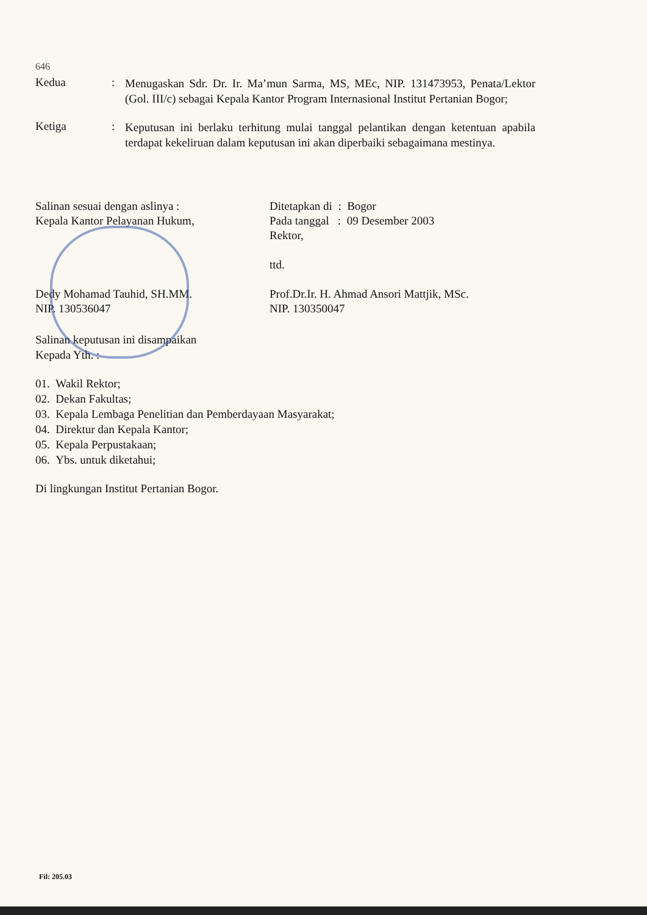646
Kedua :
Menugaskan Sdr. Dr. Ir. Ma’mun Sarma, MS, MEc, NIP. 131473953, Penata/Lektor (Gol. III/c) sebagai Kepala Kantor Program Internasional Institut Pertanian Bogor;
Ketiga :
Keputusan ini berlaku terhitung mulai tanggal pelantikan dengan ketentuan apabila terdapat kekeliruan dalam keputusan ini akan diperbaiki sebagaimana mestinya.
Salinan sesuai dengan aslinya :
Kepala Kantor Pelayanan Hukum,
Dedy Mohamad Tauhid, SH.MM.
NIP. 130536047
Ditetapkan di : Bogor
Pada tanggal : 09 Desember 2003
Rektor,
ttd.
Prof.Dr.Ir. H. Ahmad Ansori Mattjik, MSc.
NIP. 130350047
Salinan keputusan ini disampaikan
Kepada Yth. :
01. Wakil Rektor;
02. Dekan Fakultas;
03. Kepala Lembaga Penelitian dan Pemberdayaan Masyarakat;
04. Direktur dan Kepala Kantor;
05. Kepala Perpustakaan;
06. Ybs. untuk diketahui;
Di lingkungan Institut Pertanian Bogor.
Fil: 205.03